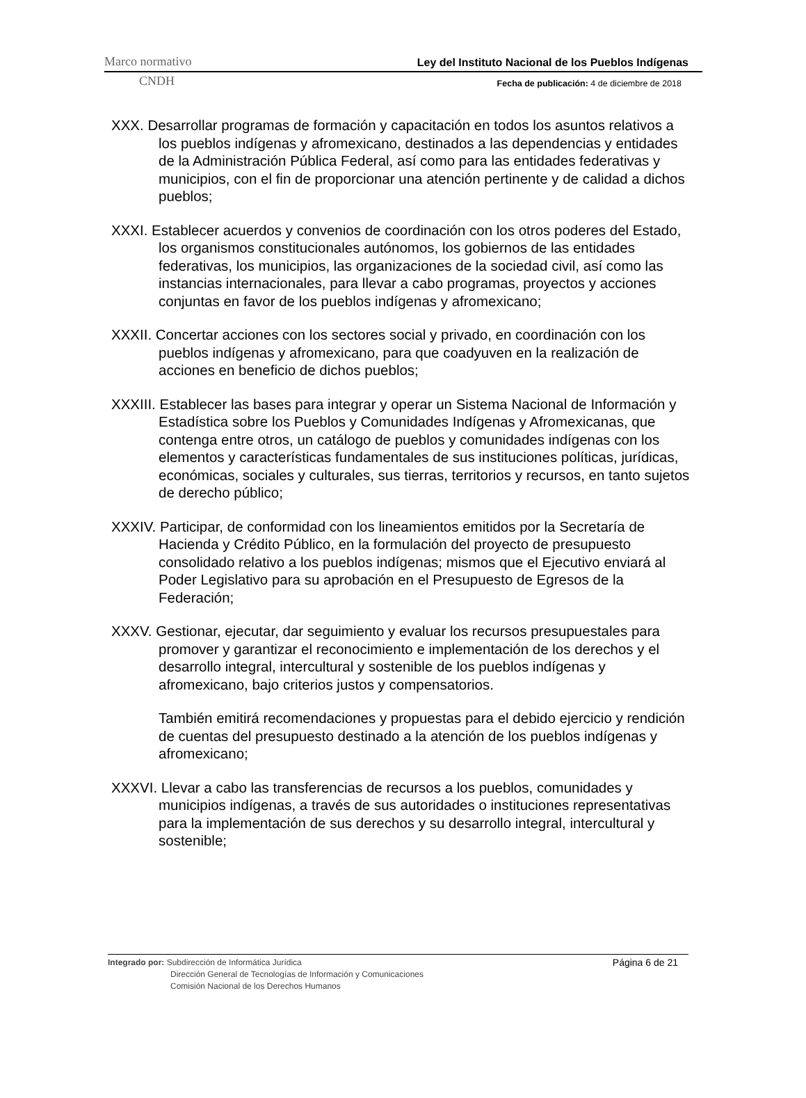Marco normativo Ley del Instituto Nacional de los Pueblos Indígenas
CNDH Fecha de publicación: 4 de diciembre de 2018
XXX. Desarrollar programas de formación y capacitación en todos los asuntos relativos a los pueblos indígenas y afromexicano, destinados a las dependencias y entidades de la Administración Pública Federal, así como para las entidades federativas y municipios, con el fin de proporcionar una atención pertinente y de calidad a dichos pueblos;
XXXI. Establecer acuerdos y convenios de coordinación con los otros poderes del Estado, los organismos constitucionales autónomos, los gobiernos de las entidades federativas, los municipios, las organizaciones de la sociedad civil, así como las instancias internacionales, para llevar a cabo programas, proyectos y acciones conjuntas en favor de los pueblos indígenas y afromexicano;
XXXII. Concertar acciones con los sectores social y privado, en coordinación con los pueblos indígenas y afromexicano, para que coadyuven en la realización de acciones en beneficio de dichos pueblos;
XXXIII. Establecer las bases para integrar y operar un Sistema Nacional de Información y Estadística sobre los Pueblos y Comunidades Indígenas y Afromexicanas, que contenga entre otros, un catálogo de pueblos y comunidades indígenas con los elementos y características fundamentales de sus instituciones políticas, jurídicas, económicas, sociales y culturales, sus tierras, territorios y recursos, en tanto sujetos de derecho público;
XXXIV. Participar, de conformidad con los lineamientos emitidos por la Secretaría de Hacienda y Crédito Público, en la formulación del proyecto de presupuesto consolidado relativo a los pueblos indígenas; mismos que el Ejecutivo enviará al Poder Legislativo para su aprobación en el Presupuesto de Egresos de la Federación;
XXXV. Gestionar, ejecutar, dar seguimiento y evaluar los recursos presupuestales para promover y garantizar el reconocimiento e implementación de los derechos y el desarrollo integral, intercultural y sostenible de los pueblos indígenas y afromexicano, bajo criterios justos y compensatorios.
También emitirá recomendaciones y propuestas para el debido ejercicio y rendición de cuentas del presupuesto destinado a la atención de los pueblos indígenas y afromexicano;
XXXVI. Llevar a cabo las transferencias de recursos a los pueblos, comunidades y municipios indígenas, a través de sus autoridades o instituciones representativas para la implementación de sus derechos y su desarrollo integral, intercultural y sostenible;
Integrado por: Subdirección de Informática Jurídica
Dirección General de Tecnologías de Información y Comunicaciones
Comisión Nacional de los Derechos Humanos
Página 6 de 21